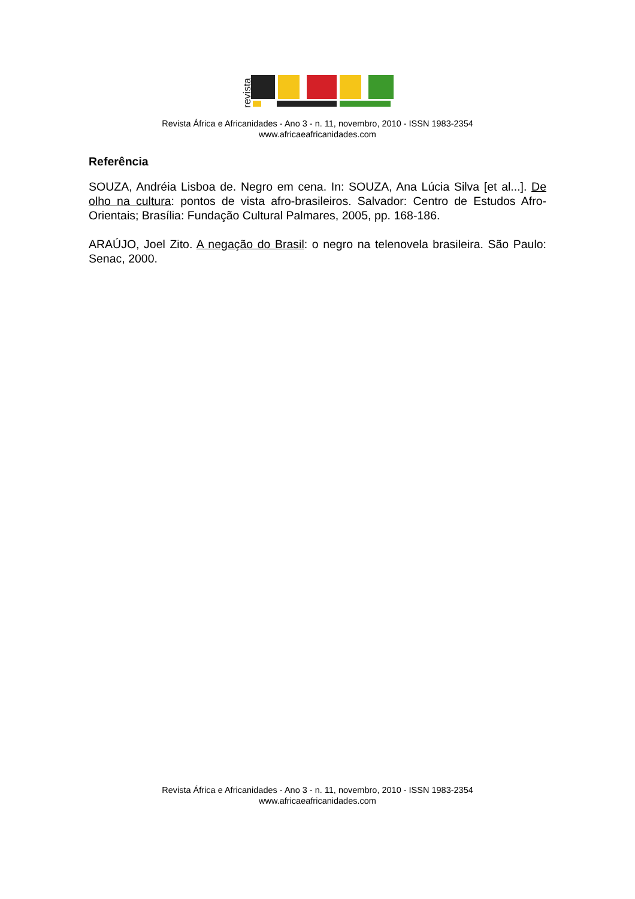revista
Revista África e Africanidades - Ano 3 - n. 11, novembro, 2010 - ISSN 1983-2354
www.africaeafricanidades.com
Referência
SOUZA, Andréia Lisboa de. Negro em cena. In: SOUZA, Ana Lúcia Silva [et al...]. De olho na cultura: pontos de vista afro-brasileiros. Salvador: Centro de Estudos Afro-Orientais; Brasília: Fundação Cultural Palmares, 2005, pp. 168-186.
ARAÚJO, Joel Zito. A negação do Brasil: o negro na telenovela brasileira. São Paulo: Senac, 2000.
Revista África e Africanidades - Ano 3 - n. 11, novembro, 2010 - ISSN 1983-2354
www.africaeafricanidades.com